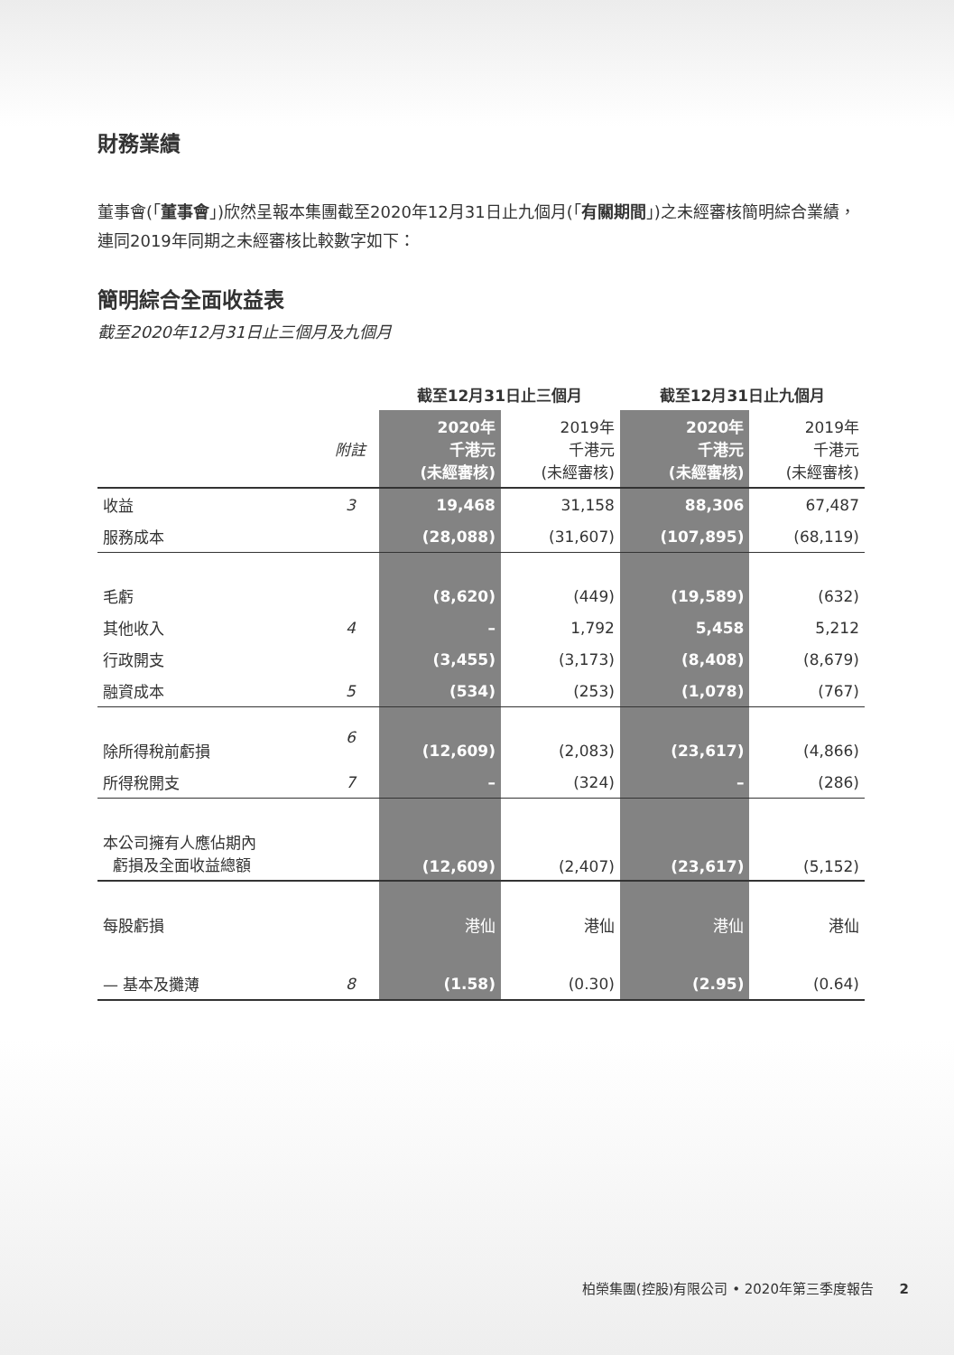財務業績
董事會(「董事會」)欣然呈報本集團截至2020年12月31日止九個月(「有關期間」)之未經審核簡明綜合業績，連同2019年同期之未經審核比較數字如下：
簡明綜合全面收益表
截至2020年12月31日止三個月及九個月
| | | 截至12月31日止三個月 | | 截至12月31日止九個月 | |
| --- | --- | --- | --- | --- | --- |
| | 附註 | 2020年 千港元 (未經審核) | 2019年 千港元 (未經審核) | 2020年 千港元 (未經審核) | 2019年 千港元 (未經審核) |
| 收益 | 3 | 19,468 | 31,158 | 88,306 | 67,487 |
| 服務成本 | | (28,088) | (31,607) | (107,895) | (68,119) |
| 毛虧 | | (8,620) | (449) | (19,589) | (632) |
| 其他收入 | 4 | – | 1,792 | 5,458 | 5,212 |
| 行政開支 | | (3,455) | (3,173) | (8,408) | (8,679) |
| 融資成本 | 5 | (534) | (253) | (1,078) | (767) |
| 除所得稅前虧損 | 6 | (12,609) | (2,083) | (23,617) | (4,866) |
| 所得稅開支 | 7 | – | (324) | – | (286) |
| 本公司擁有人應佔期內 虧損及全面收益總額 | | (12,609) | (2,407) | (23,617) | (5,152) |
| 每股虧損 | | 港仙 | 港仙 | 港仙 | 港仙 |
| — 基本及攤薄 | 8 | (1.58) | (0.30) | (2.95) | (0.64) |
柏榮集團(控股)有限公司 • 2020年第三季度報告 2